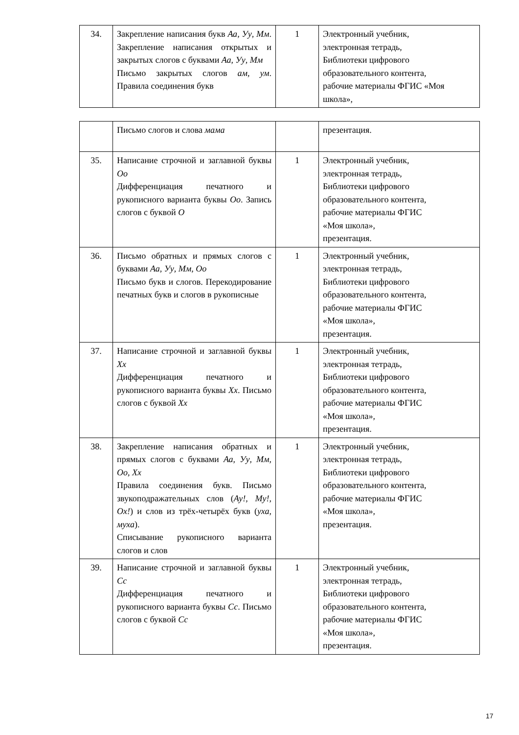| 34. | Закрепление написания букв Аа , Уу , Мм . Закрепление написания открытых и закрытых слогов с буквами Аа , Уу , Мм Письмо закрытых слогов ам , ум . Правила соединения букв | 1 | Электронный учебник, электронная тетрадь, Библиотеки цифрового образовательного контента, рабочие материалы ФГИС «Моя школа», |
| | Письмо слогов и слова мама | | презентация. |
| 35. | Написание строчной и заглавной буквы Оо Дифференциация печатного и рукописного варианта буквы Оо . Запись слогов с буквой О | 1 | Электронный учебник, электронная тетрадь, Библиотеки цифрового образовательного контента, рабочие материалы ФГИС «Моя школа», презентация. |
| 36. | Письмо обратных и прямых слогов с буквами Аа , Уу , Мм , Оо Письмо букв и слогов. Перекодирование печатных букв и слогов в рукописные | 1 | Электронный учебник, электронная тетрадь, Библиотеки цифрового образовательного контента, рабочие материалы ФГИС «Моя школа», презентация. |
| 37. | Написание строчной и заглавной буквы Хх Дифференциация печатного и рукописного варианта буквы Хх . Письмо слогов с буквой Хх | 1 | Электронный учебник, электронная тетрадь, Библиотеки цифрового образовательного контента, рабочие материалы ФГИС «Моя школа», презентация. |
| 38. | Закрепление написания обратных и прямых слогов с буквами Аа , Уу , Мм , Оо , Хх Правила соединения букв. Письмо звукоподражательных слов ( Ау! , Му! , Ох! ) и слов из трёх-четырёх букв ( уха , муха ). Списывание рукописного варианта слогов и слов | 1 | Электронный учебник, электронная тетрадь, Библиотеки цифрового образовательного контента, рабочие материалы ФГИС «Моя школа», презентация. |
| 39. | Написание строчной и заглавной буквы Сс Дифференциация печатного и рукописного варианта буквы Сс . Письмо слогов с буквой Сс | 1 | Электронный учебник, электронная тетрадь, Библиотеки цифрового образовательного контента, рабочие материалы ФГИС «Моя школа», презентация. |
17